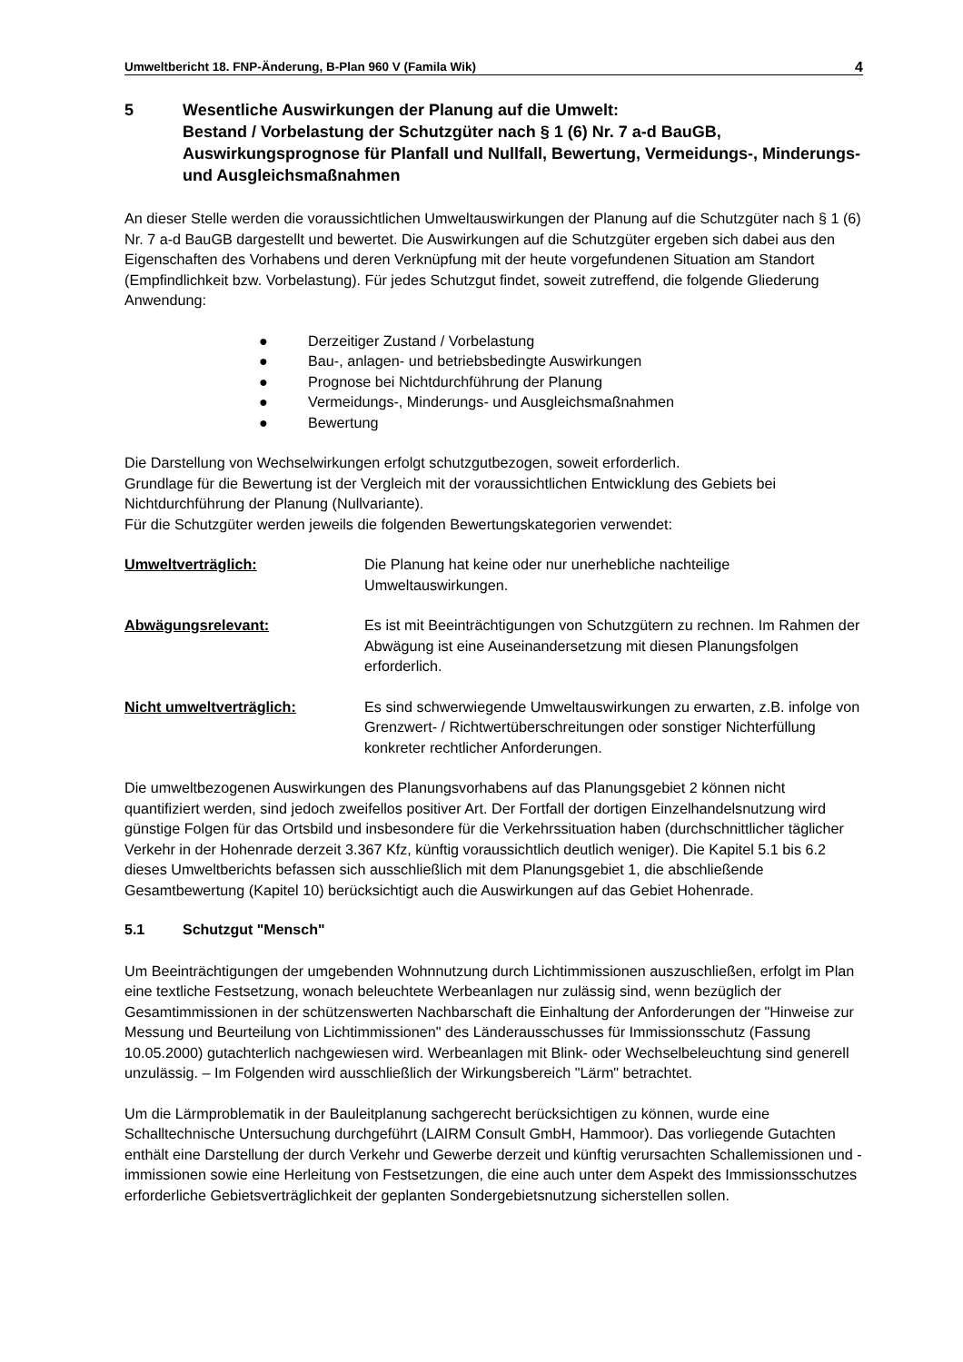Umweltbericht 18. FNP-Änderung, B-Plan 960 V (Famila Wik) 4
5 Wesentliche Auswirkungen der Planung auf die Umwelt:
Bestand / Vorbelastung der Schutzgüter nach § 1 (6) Nr. 7 a-d BauGB, Auswirkungsprognose für Planfall und Nullfall, Bewertung, Vermeidungs-, Minderungs- und Ausgleichsmaßnahmen
An dieser Stelle werden die voraussichtlichen Umweltauswirkungen der Planung auf die Schutzgüter nach § 1 (6) Nr. 7 a-d BauGB dargestellt und bewertet. Die Auswirkungen auf die Schutzgüter ergeben sich dabei aus den Eigenschaften des Vorhabens und deren Verknüpfung mit der heute vorgefundenen Situation am Standort (Empfindlichkeit bzw. Vorbelastung). Für jedes Schutzgut findet, soweit zutreffend, die folgende Gliederung Anwendung:
● Derzeitiger Zustand / Vorbelastung
● Bau-, anlagen- und betriebsbedingte Auswirkungen
● Prognose bei Nichtdurchführung der Planung
● Vermeidungs-, Minderungs- und Ausgleichsmaßnahmen
● Bewertung
Die Darstellung von Wechselwirkungen erfolgt schutzgutbezogen, soweit erforderlich.
Grundlage für die Bewertung ist der Vergleich mit der voraussichtlichen Entwicklung des Gebiets bei Nichtdurchführung der Planung (Nullvariante).
Für die Schutzgüter werden jeweils die folgenden Bewertungskategorien verwendet:
Umweltverträglich: Die Planung hat keine oder nur unerhebliche nachteilige Umweltauswirkungen.
Abwägungsrelevant: Es ist mit Beeinträchtigungen von Schutzgütern zu rechnen. Im Rahmen der Abwägung ist eine Auseinandersetzung mit diesen Planungsfolgen erforderlich.
Nicht umweltverträglich: Es sind schwerwiegende Umweltauswirkungen zu erwarten, z.B. infolge von Grenzwert- / Richtwertüberschreitungen oder sonstiger Nichterfüllung konkreter rechtlicher Anforderungen.
Die umweltbezogenen Auswirkungen des Planungsvorhabens auf das Planungsgebiet 2 können nicht quantifiziert werden, sind jedoch zweifellos positiver Art. Der Fortfall der dortigen Einzelhandelsnutzung wird günstige Folgen für das Ortsbild und insbesondere für die Verkehrssituation haben (durchschnittlicher täglicher Verkehr in der Hohenrade derzeit 3.367 Kfz, künftig voraussichtlich deutlich weniger). Die Kapitel 5.1 bis 6.2 dieses Umweltberichts befassen sich ausschließlich mit dem Planungsgebiet 1, die abschließende Gesamtbewertung (Kapitel 10) berücksichtigt auch die Auswirkungen auf das Gebiet Hohenrade.
5.1 Schutzgut "Mensch"
Um Beeinträchtigungen der umgebenden Wohnnutzung durch Lichtimmissionen auszuschließen, erfolgt im Plan eine textliche Festsetzung, wonach beleuchtete Werbeanlagen nur zulässig sind, wenn bezüglich der Gesamtimmissionen in der schützenswerten Nachbarschaft die Einhaltung der Anforderungen der "Hinweise zur Messung und Beurteilung von Lichtimmissionen" des Länderausschusses für Immissionsschutz (Fassung 10.05.2000) gutachterlich nachgewiesen wird. Werbeanlagen mit Blink- oder Wechselbeleuchtung sind generell unzulässig. – Im Folgenden wird ausschließlich der Wirkungsbereich "Lärm" betrachtet.
Um die Lärmproblematik in der Bauleitplanung sachgerecht berücksichtigen zu können, wurde eine Schalltechnische Untersuchung durchgeführt (LAIRM Consult GmbH, Hammoor). Das vorliegende Gutachten enthält eine Darstellung der durch Verkehr und Gewerbe derzeit und künftig verursachten Schallemissionen und -immissionen sowie eine Herleitung von Festsetzungen, die eine auch unter dem Aspekt des Immissionsschutzes erforderliche Gebietsverträglichkeit der geplanten Sondergebietsnutzung sicherstellen sollen.